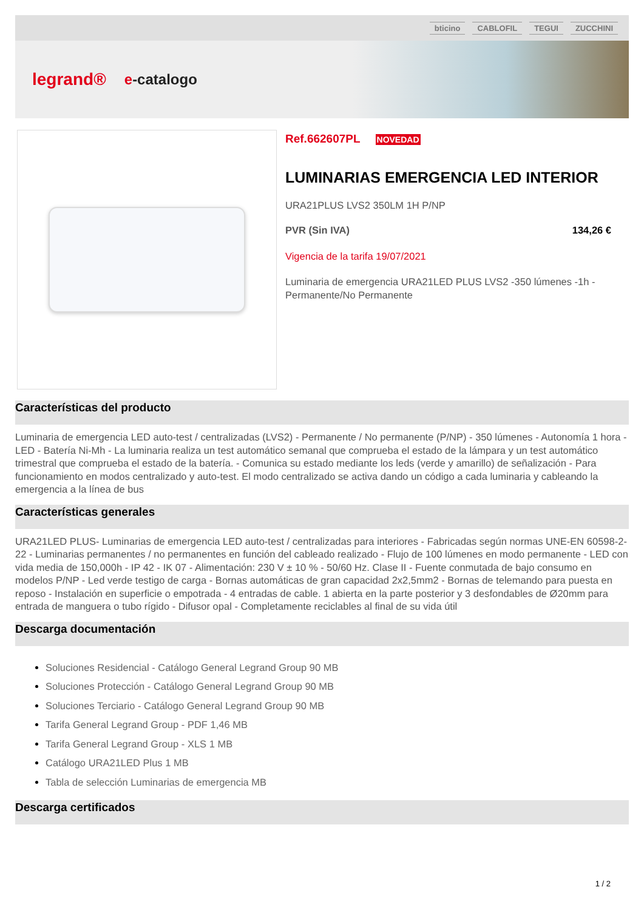bticino CABLOFIL TEGUI ZUCCHINI
legrand® e-catalogo
Ref.662607PL NOVEDAD
LUMINARIAS EMERGENCIA LED INTERIOR
URA21PLUS LVS2 350LM 1H P/NP
PVR (Sin IVA) 134,26 €
Vigencia de la tarifa 19/07/2021
Luminaria de emergencia URA21LED PLUS LVS2 -350 lúmenes -1h -Permanente/No Permanente
Características del producto
Luminaria de emergencia LED auto-test / centralizadas (LVS2) - Permanente / No permanente (P/NP) - 350 lúmenes - Autonomía 1 hora - LED - Batería Ni-Mh - La luminaria realiza un test automático semanal que comprueba el estado de la lámpara y un test automático trimestral que comprueba el estado de la batería. - Comunica su estado mediante los leds (verde y amarillo) de señalización - Para funcionamiento en modos centralizado y auto-test. El modo centralizado se activa dando un código a cada luminaria y cableando la emergencia a la línea de bus
Características generales
URA21LED PLUS- Luminarias de emergencia LED auto-test / centralizadas para interiores - Fabricadas según normas UNE-EN 60598-2-22 - Luminarias permanentes / no permanentes en función del cableado realizado - Flujo de 100 lúmenes en modo permanente - LED con vida media de 150,000h - IP 42 - IK 07 - Alimentación: 230 V ± 10 % - 50/60 Hz. Clase II - Fuente conmutada de bajo consumo en modelos P/NP - Led verde testigo de carga - Bornas automáticas de gran capacidad 2x2,5mm2 - Bornas de telemando para puesta en reposo - Instalación en superficie o empotrada - 4 entradas de cable. 1 abierta en la parte posterior y 3 desfondables de Ø20mm para entrada de manguera o tubo rígido - Difusor opal - Completamente reciclables al final de su vida útil
Descarga documentación
Soluciones Residencial - Catálogo General Legrand Group 90 MB
Soluciones Protección - Catálogo General Legrand Group 90 MB
Soluciones Terciario - Catálogo General Legrand Group 90 MB
Tarifa General Legrand Group - PDF 1,46 MB
Tarifa General Legrand Group - XLS 1 MB
Catálogo URA21LED Plus 1 MB
Tabla de selección Luminarias de emergencia MB
Descarga certificados
1 / 2